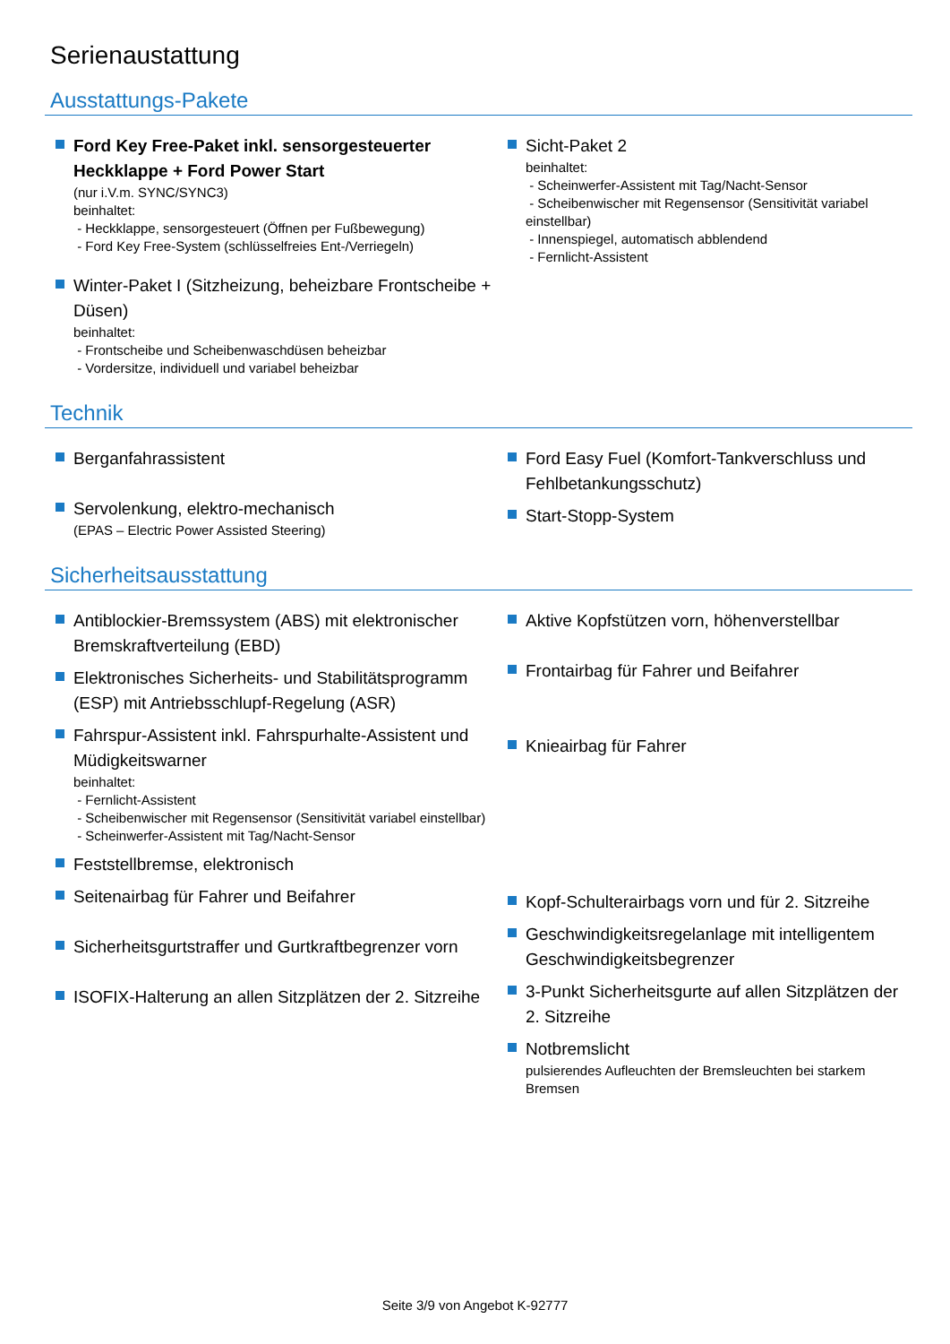Serienaustattung
Ausstattungs-Pakete
Ford Key Free-Paket inkl. sensorgesteuerter Heckklappe + Ford Power Start
(nur i.V.m. SYNC/SYNC3)
beinhaltet:
- Heckklappe, sensorgesteuert (Öffnen per Fußbewegung)
- Ford Key Free-System (schlüsselfreies Ent-/Verriegeln)
Winter-Paket I (Sitzheizung, beheizbare Frontscheibe + Düsen)
beinhaltet:
- Frontscheibe und Scheibenwaschdüsen beheizbar
- Vordersitze, individuell und variabel beheizbar
Sicht-Paket 2
beinhaltet:
- Scheinwerfer-Assistent mit Tag/Nacht-Sensor
- Scheibenwischer mit Regensensor (Sensitivität variabel einstellbar)
- Innenspiegel, automatisch abblendend
- Fernlicht-Assistent
Technik
Berganfahrassistent
Servolenkung, elektro-mechanisch
(EPAS – Electric Power Assisted Steering)
Ford Easy Fuel (Komfort-Tankverschluss und Fehlbetankungsschutz)
Start-Stopp-System
Sicherheitsausstattung
Antiblockier-Bremssystem (ABS) mit elektronischer Bremskraftverteilung (EBD)
Elektronisches Sicherheits- und Stabilitätsprogramm (ESP) mit Antriebsschlupf-Regelung (ASR)
Fahrspur-Assistent inkl. Fahrspurhalte-Assistent und Müdigkeitswarner
beinhaltet:
- Fernlicht-Assistent
- Scheibenwischer mit Regensensor (Sensitivität variabel einstellbar)
- Scheinwerfer-Assistent mit Tag/Nacht-Sensor
Feststellbremse, elektronisch
Seitenairbag für Fahrer und Beifahrer
Sicherheitsgurtstraffer und Gurtkraftbegrenzer vorn
ISOFIX-Halterung an allen Sitzplätzen der 2. Sitzreihe
Aktive Kopfstützen vorn, höhenverstellbar
Frontairbag für Fahrer und Beifahrer
Knieairbag für Fahrer
Kopf-Schulterairbags vorn und für 2. Sitzreihe
Geschwindigkeitsregelanlage mit intelligentem Geschwindigkeitsbegrenzer
3-Punkt Sicherheitsgurte auf allen Sitzplätzen der 2. Sitzreihe
Notbremslicht
pulsierendes Aufleuchten der Bremsleuchten bei starkem Bremsen
Seite 3/9 von Angebot K-92777